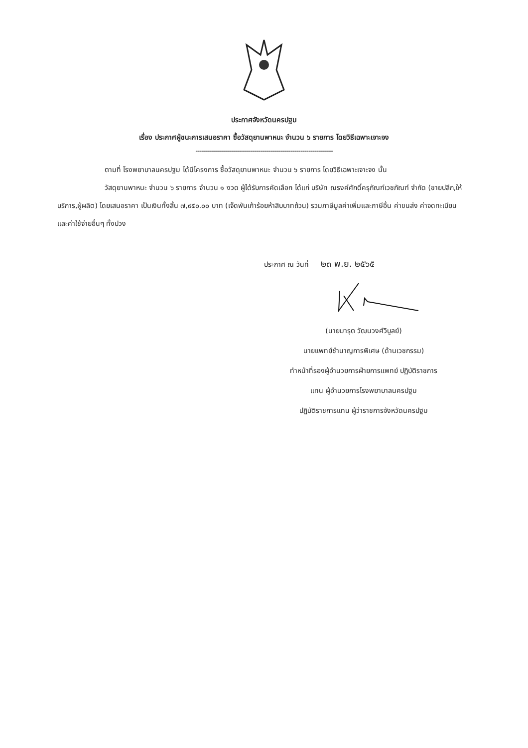ประกาศจังหวัดนครปฐม
เรื่อง ประกาศผู้ชนะการเสนอราคา ซื้อวัสดุยานพาหนะ จำนวน ๖ รายการ โดยวิธีเฉพาะเจาะจง
--------------------------------------------------------------------
ตามที่ โรงพยาบาลนครปฐม ได้มีโครงการ ซื้อวัสดุยานพาหนะ จำนวน ๖ รายการ โดยวิธีเฉพาะเจาะจง นั้น
วัสดุยานพาหนะ จำนวน ๖ รายการ จำนวน ๑ งวด ผู้ได้รับการคัดเลือก ได้แก่ บริษัท ณรงค์ศักดิ์ครุภัณฑ์เวชภัณฑ์ จำกัด (ขายปลีก,ให้บริการ,ผู้ผลิต) โดยเสนอราคา เป็นเงินทั้งสิ้น ๗,๙๕๐.๐๐ บาท (เจ็ดพันเก้าร้อยห้าสิบบาทถ้วน) รวมภาษีมูลค่าเพิ่มและภาษีอื่น ค่าขนส่ง ค่าจดทะเบียน และค่าใช้จ่ายอื่นๆ ทั้งปวง
ประกาศ ณ วันที่ ๒๓ พ.ย. ๒๕๖๕
(นายมารุต วัฒนวงศ์วิบูลย์)
นายแพทย์ชำนาญการพิเศษ (ด้านเวชกรรม)
ทำหน้าที่รองผู้อำนวยการฝ่ายการแพทย์ ปฏิบัติราชการ
แทน ผู้อำนวยการโรงพยาบาลนครปฐม
ปฏิบัติราชการแทน ผู้ว่าราชการจังหวัดนครปฐม